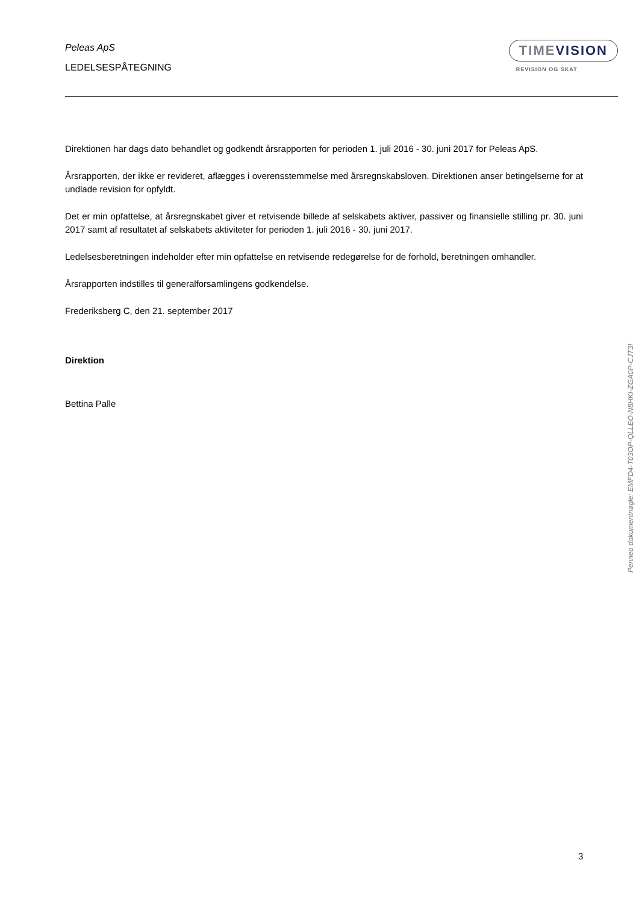Peleas ApS
LEDELSESPÅTEGNING
TIMEVISION
REVISION OG SKAT
Direktionen har dags dato behandlet og godkendt årsrapporten for perioden 1. juli 2016 - 30. juni 2017 for Peleas ApS.
Årsrapporten, der ikke er revideret, aflægges i overensstemmelse med årsregnskabsloven. Direktionen anser betingelserne for at undlade revision for opfyldt.
Det er min opfattelse, at årsregnskabet giver et retvisende billede af selskabets aktiver, passiver og finansielle stilling pr. 30. juni 2017 samt af resultatet af selskabets aktiviteter for perioden 1. juli 2016 - 30. juni 2017.
Ledelsesberetningen indeholder efter min opfattelse en retvisende redegørelse for de forhold, beretningen omhandler.
Årsrapporten indstilles til generalforsamlingens godkendelse.
Frederiksberg C, den 21. september 2017
Direktion
Bettina Palle
Penneo dokumentnøgle: EMFD4-T03OP-QLLEO-N8HKI-ZGA0P-CJT3I
3